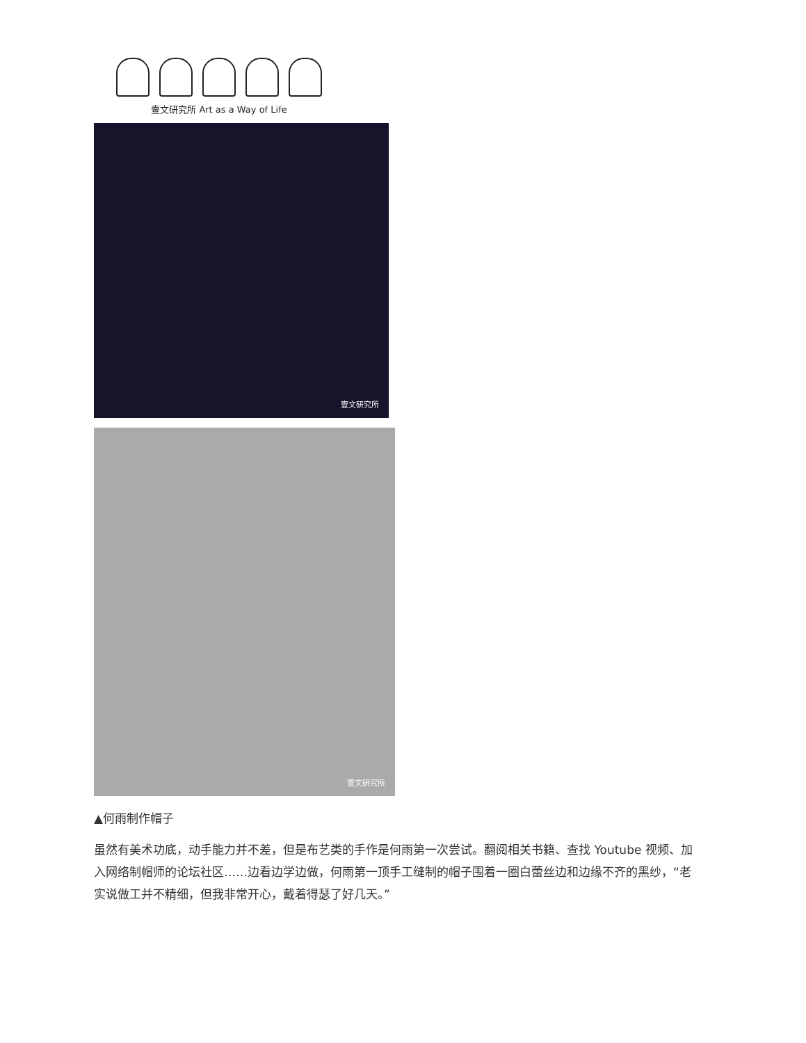壹文研究所 Art as a Way of Life
壹文研究所
壹文研究所
▲何雨制作帽子
虽然有美术功底，动手能力并不差，但是布艺类的手作是何雨第一次尝试。翻阅相关书籍、查找 Youtube 视频、加入网络制帽师的论坛社区……边看边学边做，何雨第一顶手工缝制的帽子围着一圈白蕾丝边和边缘不齐的黑纱，“老实说做工并不精细，但我非常开心，戴着得瑟了好几天。”